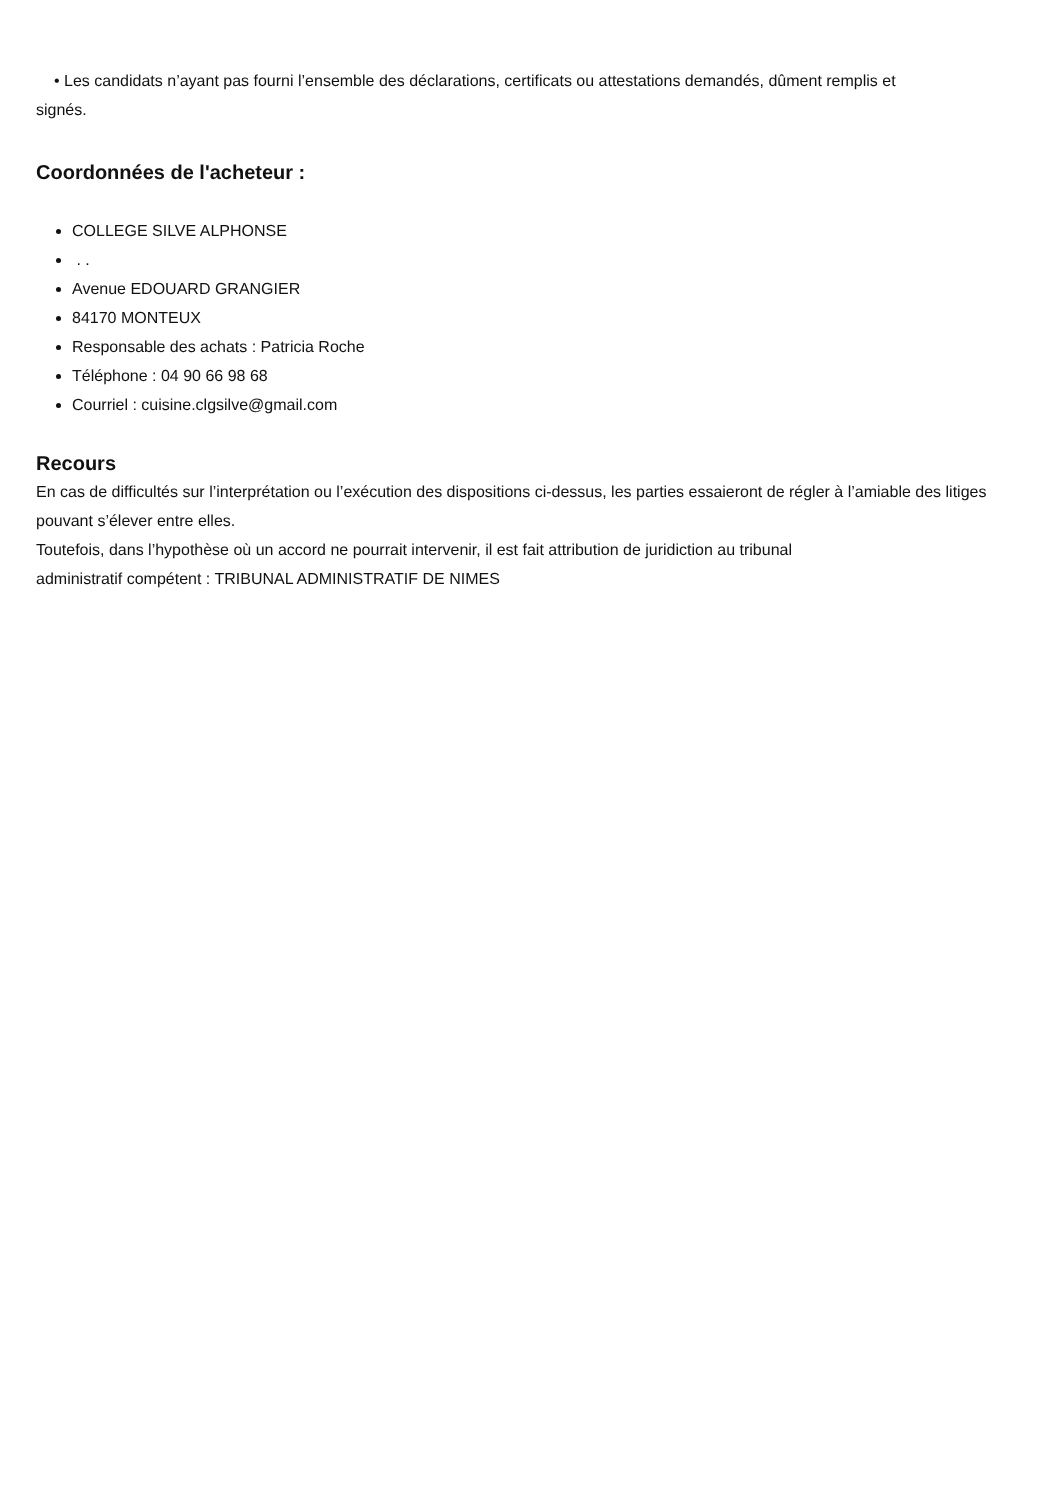• Les candidats n’ayant pas fourni l’ensemble des déclarations, certificats ou attestations demandés, dûment remplis et
signés.
Coordonnées de l'acheteur :
COLLEGE SILVE ALPHONSE
. .
Avenue EDOUARD GRANGIER
84170 MONTEUX
Responsable des achats : Patricia Roche
Téléphone : 04 90 66 98 68
Courriel : cuisine.clgsilve@gmail.com
Recours
En cas de difficultés sur l’interprétation ou l’exécution des dispositions ci-dessus, les parties essaieront de régler à l’amiable des litiges pouvant s’élever entre elles.
Toutefois, dans l’hypothèse où un accord ne pourrait intervenir, il est fait attribution de juridiction au tribunal
administratif compétent : TRIBUNAL ADMINISTRATIF DE NIMES